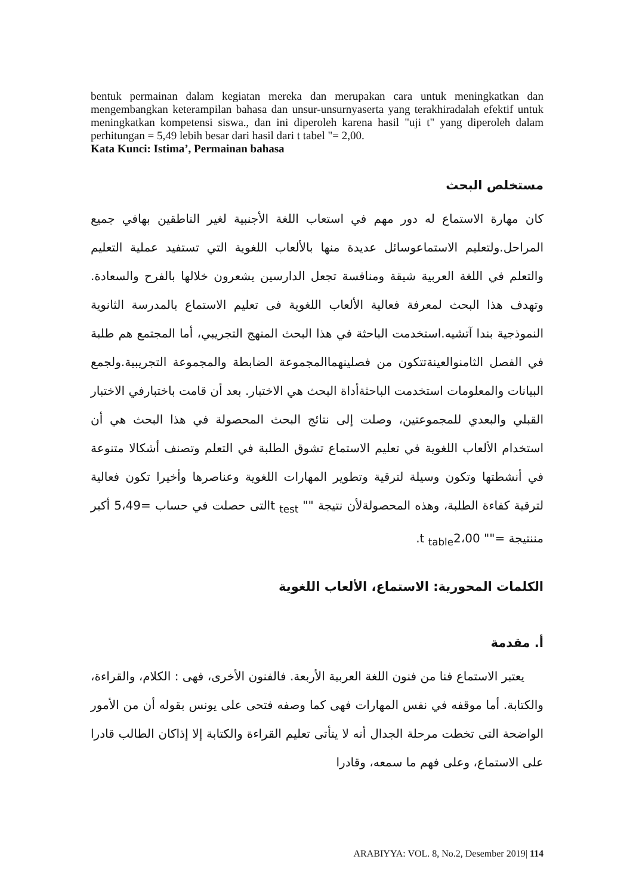bentuk permainan dalam kegiatan mereka dan merupakan cara untuk meningkatkan dan mengembangkan keterampilan bahasa dan unsur-unsurnyaserta yang terakhiradalah efektif untuk meningkatkan kompetensi siswa., dan ini diperoleh karena hasil "uji t" yang diperoleh dalam perhitungan = 5,49 lebih besar dari hasil dari t tabel "= 2,00.
Kata Kunci: Istima’, Permainan bahasa
مستخلص البحث
كان مهارة الاستماع له دور مهم في استعاب اللغة الأجنبية لغير الناطقين بهافي جميع المراحل.ولتعليم الاستماعوسائل عديدة منها بالألعاب اللغوية التي تستفيد عملية التعليم والتعلم في اللغة العربية شيقة ومنافسة تجعل الدارسين يشعرون خلالها بالفرح والسعادة. وتهدف هذا البحث لمعرفة فعالية الألعاب اللغوية فى تعليم الاستماع بالمدرسة الثانوية النموذجية بندا آتشيه.استخدمت الباحثة في هذا البحث المنهج التجريبي، أما المجتمع هم طلبة في الفصل الثامنوالعينةتتكون من فصلينهماالمجموعة الضابطة والمجموعة التجريبية.ولجمع البيانات والمعلومات استخدمت الباحثةأداة البحث هي الاختبار. بعد أن قامت باختبارفي الاختبار القبلي والبعدي للمجموعتين، وصلت إلى نتائج البحث المحصولة في هذا البحث هي أن استخدام الألعاب اللغوية في تعليم الاستماع تشوق الطلبة في التعلم وتصنف أشكالا متنوعة في أنشطتها وتكون وسيلة لترقية وتطوير المهارات اللغوية وعناصرها وأخيرا تكون فعالية لترقية كفاءة الطلبة، وهذه المحصولةلأن نتيجة "" t <sub>test</sub>التى حصلت في حساب =5،49 أكبر مننتيجة ="" t <sub>table</sub>2،00.
الكلمات المحورية: الاستماع، الألعاب اللغوية
أ. مقدمة
يعتبر الاستماع فنا من فنون اللغة العربية الأربعة. فالفنون الأخرى، فهى : الكلام، والقراءة، والكتابة. أما موقفه في نفس المهارات فهى كما وصفه فتحى على يونس بقوله أن من الأمور الواضحة التى تخطت مرحلة الجدال أنه لا يتأتى تعليم القراءة والكتابة إلا إذاكان الطالب قادرا على الاستماع، وعلى فهم ما سمعه، وقادرا
ARABIYYA: VOL. 8, No.2, Desember 2019| 114